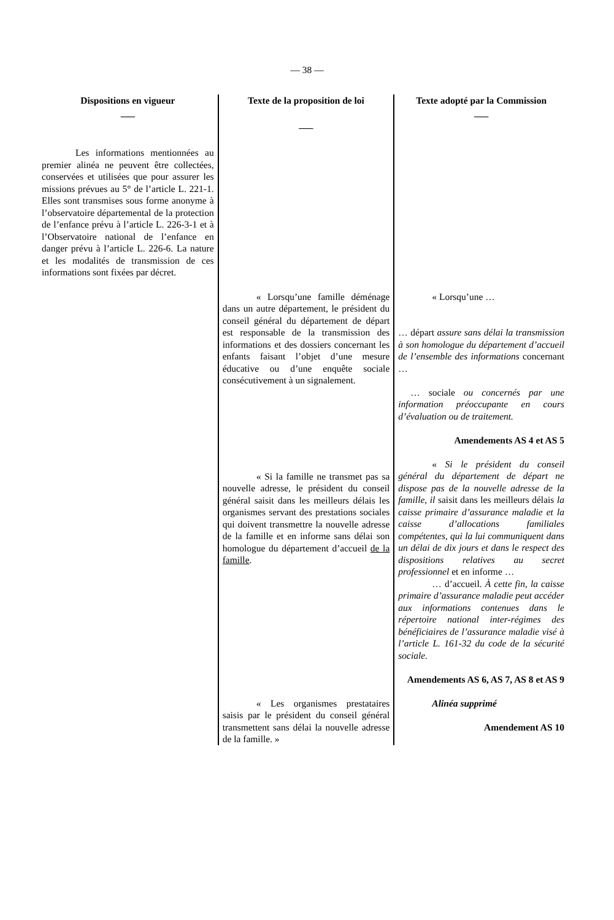— 38 —
| Dispositions en vigueur ___ | Texte de la proposition de loi ___ | Texte adopté par la Commission ___ |
| --- | --- | --- |
| Les informations mentionnées au premier alinéa ne peuvent être collectées, conservées et utilisées que pour assurer les missions prévues au 5° de l’article L. 221-1. Elles sont transmises sous forme anonyme à l’observatoire départemental de la protection de l’enfance prévu à l’article L. 226-3-1 et à l’Observatoire national de l’enfance en danger prévu à l’article L. 226-6. La nature et les modalités de transmission de ces informations sont fixées par décret. | | |
| | « Lorsqu’une famille déménage dans un autre département, le président du conseil général du département de départ est responsable de la transmission des informations et des dossiers concernant les enfants faisant l’objet d’une mesure éducative ou d’une enquête sociale consécutivement à un signalement. | « Lorsqu’une … … départ assure sans délai la transmission à son homologue du département d’accueil de l’ensemble des informations concernant … … sociale ou concernés par une information préoccupante en cours d’évaluation ou de traitement. Amendements AS 4 et AS 5 |
| | « Si la famille ne transmet pas sa nouvelle adresse, le président du conseil général saisit dans les meilleurs délais les organismes servant des prestations sociales qui doivent transmettre la nouvelle adresse de la famille et en informe sans délai son homologue du département d’accueil de la famille . | « Si le président du conseil général du département de départ ne dispose pas de la nouvelle adresse de la famille, il saisit dans les meilleurs délais la caisse primaire d’assurance maladie et la caisse d’allocations familiales compétentes, qui la lui communiquent dans un délai de dix jours et dans le respect des dispositions relatives au secret professionnel et en informe … … d’accueil. À cette fin, la caisse primaire d’assurance maladie peut accéder aux informations contenues dans le répertoire national inter-régimes des bénéficiaires de l’assurance maladie visé à l’article L. 161-32 du code de la sécurité sociale. Amendements AS 6, AS 7, AS 8 et AS 9 |
| | « Les organismes prestataires saisis par le président du conseil général transmettent sans délai la nouvelle adresse de la famille. » | Alinéa supprimé Amendement AS 10 |